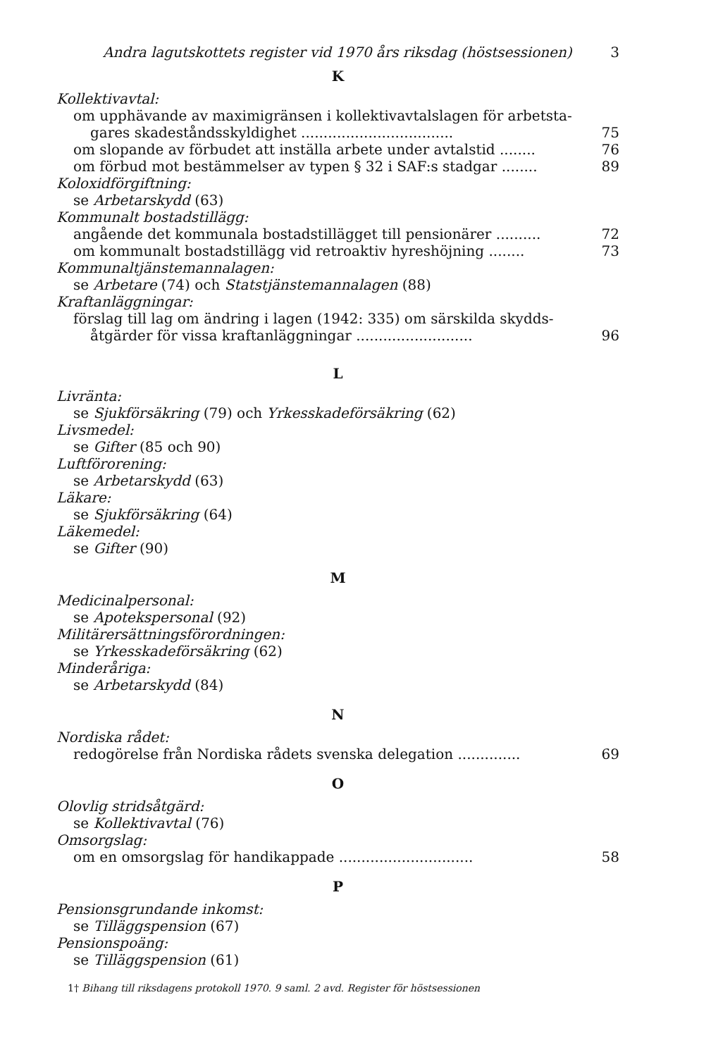Andra lagutskottets register vid 1970 års riksdag (höstsessionen) 3
K
Kollektivavtal:
om upphävande av maximigränsen i kollektivavtalslagen för arbetsta-
gares skadeståndsskyldighet .................................. 75
om slopande av förbudet att inställa arbete under avtalstid ........ 76
om förbud mot bestämmelser av typen § 32 i SAF:s stadgar ........ 89
Koloxidförgiftning:
se Arbetarskydd (63)
Kommunalt bostadstillägg:
angående det kommunala bostadstillägget till pensionärer .......... 72
om kommunalt bostadstillägg vid retroaktiv hyreshöjning ........ 73
Kommunaltjänstemannalagen:
se Arbetare (74) och Statstjänstemannalagen (88)
Kraftanläggningar:
förslag till lag om ändring i lagen (1942: 335) om särskilda skydds-
åtgärder för vissa kraftanläggningar .......................... 96
L
Livränta:
se Sjukförsäkring (79) och Yrkesskadeförsäkring (62)
Livsmedel:
se Gifter (85 och 90)
Luftförorening:
se Arbetarskydd (63)
Läkare:
se Sjukförsäkring (64)
Läkemedel:
se Gifter (90)
M
Medicinalpersonal:
se Apotekspersonal (92)
Militärersättningsförordningen:
se Yrkesskadeförsäkring (62)
Minderåriga:
se Arbetarskydd (84)
N
Nordiska rådet:
redogörelse från Nordiska rådets svenska delegation .............. 69
O
Olovlig stridsåtgärd:
se Kollektivavtal (76)
Omsorgslag:
om en omsorgslag för handikappade .............................. 58
P
Pensionsgrundande inkomst:
se Tilläggspension (67)
Pensionspoäng:
se Tilläggspension (61)
1† Bihang till riksdagens protokoll 1970. 9 saml. 2 avd. Register för höstsessionen